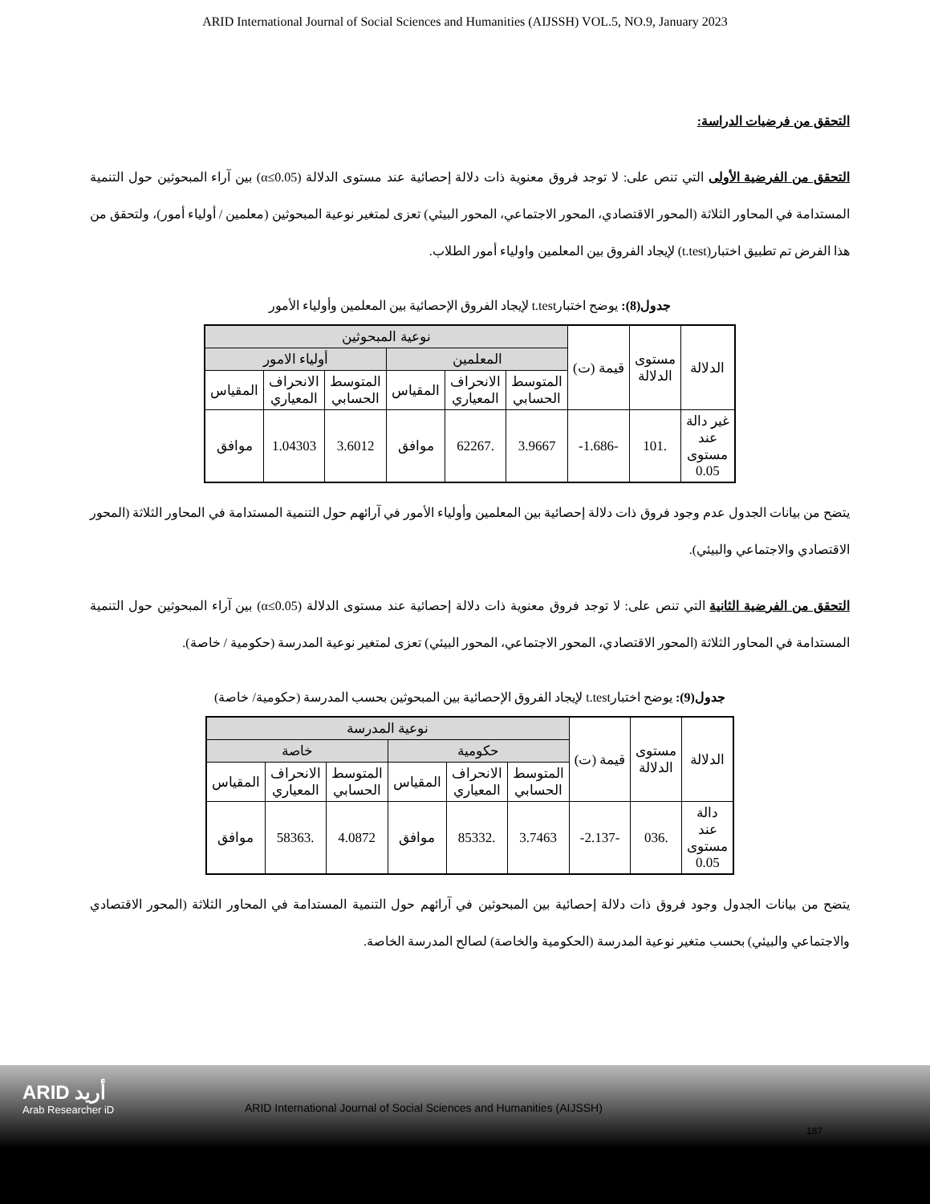ARID International Journal of Social Sciences and Humanities (AIJSSH) VOL.5, NO.9, January 2023
التحقق من فرضيات الدراسة:
التحقق من الفرضية الأولى التي تنص على: لا توجد فروق معنوية ذات دلالة إحصائية عند مستوى الدلالة (α≤0.05) بين آراء المبحوثين حول التنمية المستدامة في المحاور الثلاثة (المحور الاقتصادي، المحور الاجتماعي، المحور البيئي) تعزى لمتغير نوعية المبحوثين (معلمين / أولياء أمور)، ولتحقق من هذا الفرض تم تطبيق اختبار(t.test) لإيجاد الفروق بين المعلمين واولياء أمور الطلاب.
جدول(8): يوضح اختبارt.test لإيجاد الفروق الإحصائية بين المعلمين وأولياء الأمور
| الدلالة | مستوى الدلالة | قيمة (ت) | نوعية المبحوثين | | | | | |
| --- | --- | --- | --- | --- | --- | --- | --- | --- |
| | | | المعلمين | | | أولياء الامور | | |
| | | | المتوسط الحسابي | الانحراف المعياري | المقياس | المتوسط الحسابي | الانحراف المعياري | المقياس |
| غير دالة عند مستوى 0.05 | .101 | -1.686- | 3.9667 | .62267 | موافق | 3.6012 | 1.04303 | موافق |
يتضح من بيانات الجدول عدم وجود فروق ذات دلالة إحصائية بين المعلمين وأولياء الأمور في آرائهم حول التنمية المستدامة في المحاور الثلاثة (المحور الاقتصادي والاجتماعي والبيئي).
التحقق من الفرضية الثانية التي تنص على: لا توجد فروق معنوية ذات دلالة إحصائية عند مستوى الدلالة (α≤0.05) بين آراء المبحوثين حول التنمية المستدامة في المحاور الثلاثة (المحور الاقتصادي، المحور الاجتماعي، المحور البيئي) تعزى لمتغير نوعية المدرسة (حكومية / خاصة).
جدول(9): يوضح اختبارt.test لإيجاد الفروق الإحصائية بين المبحوثين بحسب المدرسة (حكومية/ خاصة)
| الدلالة | مستوى الدلالة | قيمة (ت) | نوعية المدرسة | | | | | |
| --- | --- | --- | --- | --- | --- | --- | --- | --- |
| | | | حكومية | | | خاصة | | |
| | | | المتوسط الحسابي | الانحراف المعياري | المقياس | المتوسط الحسابي | الانحراف المعياري | المقياس |
| دالة عند مستوى 0.05 | .036 | -2.137- | 3.7463 | .85332 | موافق | 4.0872 | .58363 | موافق |
يتضح من بيانات الجدول وجود فروق ذات دلالة إحصائية بين المبحوثين في آرائهم حول التنمية المستدامة في المحاور الثلاثة (المحور الاقتصادي والاجتماعي والبيئي) بحسب متغير نوعية المدرسة (الحكومية والخاصة) لصالح المدرسة الخاصة.
ARID أريد
Arab Researcher iD
ARID International Journal of Social Sciences and Humanities (AIJSSH)
187